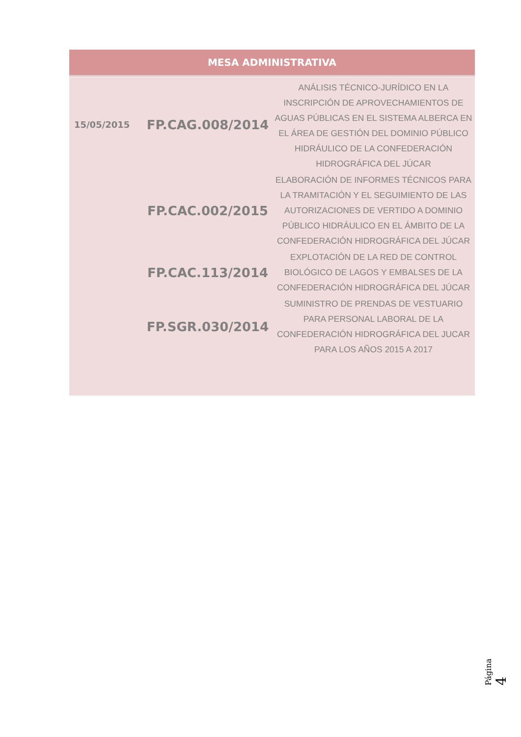| MESA ADMINISTRATIVA | | |
| --- | --- | --- |
| 15/05/2015 | FP.CAG.008/2014 | ANÁLISIS TÉCNICO-JURÍDICO EN LA INSCRIPCIÓN DE APROVECHAMIENTOS DE AGUAS PÚBLICAS EN EL SISTEMA ALBERCA EN EL ÁREA DE GESTIÓN DEL DOMINIO PÚBLICO HIDRÁULICO DE LA CONFEDERACIÓN HIDROGRÁFICA DEL JÚCAR |
| | FP.CAC.002/2015 | ELABORACIÓN DE INFORMES TÉCNICOS PARA LA TRAMITACIÓN Y EL SEGUIMIENTO DE LAS AUTORIZACIONES DE VERTIDO A DOMINIO PÚBLICO HIDRÁULICO EN EL ÁMBITO DE LA CONFEDERACIÓN HIDROGRÁFICA DEL JÚCAR |
| | FP.CAC.113/2014 | EXPLOTACIÓN DE LA RED DE CONTROL BIOLÓGICO DE LAGOS Y EMBALSES DE LA CONFEDERACIÓN HIDROGRÁFICA DEL JÚCAR |
| | FP.SGR.030/2014 | SUMINISTRO DE PRENDAS DE VESTUARIO PARA PERSONAL LABORAL DE LA CONFEDERACIÓN HIDROGRÁFICA DEL JUCAR PARA LOS AÑOS 2015 A 2017 |
Página 4